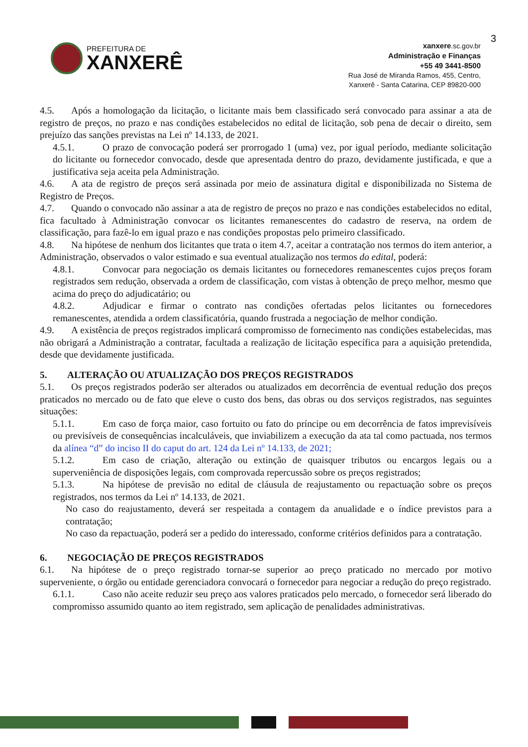3
PREFEITURA DE
XANXERÊ
xanxere.sc.gov.br
Administração e Finanças
+55 49 3441-8500
Rua José de Miranda Ramos, 455, Centro,
Xanxerê - Santa Catarina, CEP 89820-000
4.5. Após a homologação da licitação, o licitante mais bem classificado será convocado para assinar a ata de registro de preços, no prazo e nas condições estabelecidos no edital de licitação, sob pena de decair o direito, sem prejuízo das sanções previstas na Lei nº 14.133, de 2021.
4.5.1. O prazo de convocação poderá ser prorrogado 1 (uma) vez, por igual período, mediante solicitação do licitante ou fornecedor convocado, desde que apresentada dentro do prazo, devidamente justificada, e que a justificativa seja aceita pela Administração.
4.6. A ata de registro de preços será assinada por meio de assinatura digital e disponibilizada no Sistema de Registro de Preços.
4.7. Quando o convocado não assinar a ata de registro de preços no prazo e nas condições estabelecidos no edital, fica facultado à Administração convocar os licitantes remanescentes do cadastro de reserva, na ordem de classificação, para fazê-lo em igual prazo e nas condições propostas pelo primeiro classificado.
4.8. Na hipótese de nenhum dos licitantes que trata o item 4.7, aceitar a contratação nos termos do item anterior, a Administração, observados o valor estimado e sua eventual atualização nos termos do edital, poderá:
4.8.1. Convocar para negociação os demais licitantes ou fornecedores remanescentes cujos preços foram registrados sem redução, observada a ordem de classificação, com vistas à obtenção de preço melhor, mesmo que acima do preço do adjudicatário; ou
4.8.2. Adjudicar e firmar o contrato nas condições ofertadas pelos licitantes ou fornecedores remanescentes, atendida a ordem classificatória, quando frustrada a negociação de melhor condição.
4.9. A existência de preços registrados implicará compromisso de fornecimento nas condições estabelecidas, mas não obrigará a Administração a contratar, facultada a realização de licitação específica para a aquisição pretendida, desde que devidamente justificada.
5. ALTERAÇÃO OU ATUALIZAÇÃO DOS PREÇOS REGISTRADOS
5.1. Os preços registrados poderão ser alterados ou atualizados em decorrência de eventual redução dos preços praticados no mercado ou de fato que eleve o custo dos bens, das obras ou dos serviços registrados, nas seguintes situações:
5.1.1. Em caso de força maior, caso fortuito ou fato do príncipe ou em decorrência de fatos imprevisíveis ou previsíveis de consequências incalculáveis, que inviabilizem a execução da ata tal como pactuada, nos termos da alínea “d” do inciso II do caput do art. 124 da Lei nº 14.133, de 2021;
5.1.2. Em caso de criação, alteração ou extinção de quaisquer tributos ou encargos legais ou a superveniência de disposições legais, com comprovada repercussão sobre os preços registrados;
5.1.3. Na hipótese de previsão no edital de cláusula de reajustamento ou repactuação sobre os preços registrados, nos termos da Lei nº 14.133, de 2021.
No caso do reajustamento, deverá ser respeitada a contagem da anualidade e o índice previstos para a contratação;
No caso da repactuação, poderá ser a pedido do interessado, conforme critérios definidos para a contratação.
6. NEGOCIAÇÃO DE PREÇOS REGISTRADOS
6.1. Na hipótese de o preço registrado tornar-se superior ao preço praticado no mercado por motivo superveniente, o órgão ou entidade gerenciadora convocará o fornecedor para negociar a redução do preço registrado.
6.1.1. Caso não aceite reduzir seu preço aos valores praticados pelo mercado, o fornecedor será liberado do compromisso assumido quanto ao item registrado, sem aplicação de penalidades administrativas.